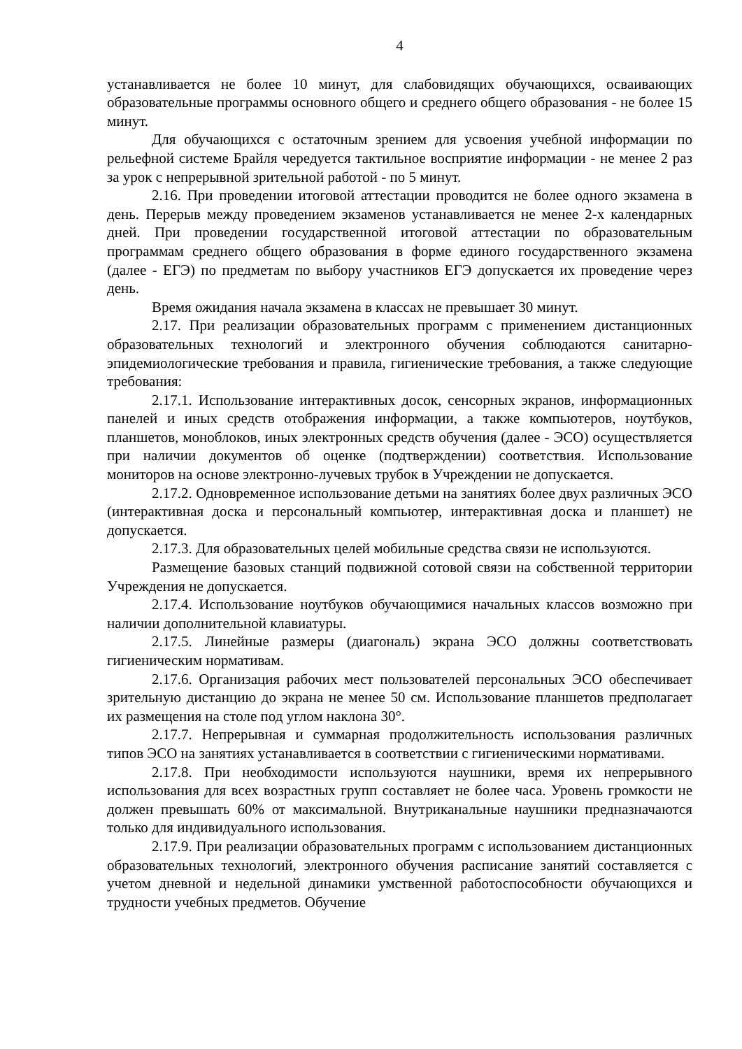4
устанавливается не более 10 минут, для слабовидящих обучающихся, осваивающих образовательные программы основного общего и среднего общего образования - не более 15 минут.
Для обучающихся с остаточным зрением для усвоения учебной информации по рельефной системе Брайля чередуется тактильное восприятие информации - не менее 2 раз за урок с непрерывной зрительной работой - по 5 минут.
2.16. При проведении итоговой аттестации проводится не более одного экзамена в день. Перерыв между проведением экзаменов устанавливается не менее 2-х календарных дней. При проведении государственной итоговой аттестации по образовательным программам среднего общего образования в форме единого государственного экзамена (далее - ЕГЭ) по предметам по выбору участников ЕГЭ допускается их проведение через день.
Время ожидания начала экзамена в классах не превышает 30 минут.
2.17. При реализации образовательных программ с применением дистанционных образовательных технологий и электронного обучения соблюдаются санитарно-эпидемиологические требования и правила, гигиенические требования, а также следующие требования:
2.17.1. Использование интерактивных досок, сенсорных экранов, информационных панелей и иных средств отображения информации, а также компьютеров, ноутбуков, планшетов, моноблоков, иных электронных средств обучения (далее - ЭСО) осуществляется при наличии документов об оценке (подтверждении) соответствия. Использование мониторов на основе электронно-лучевых трубок в Учреждении не допускается.
2.17.2. Одновременное использование детьми на занятиях более двух различных ЭСО (интерактивная доска и персональный компьютер, интерактивная доска и планшет) не допускается.
2.17.3. Для образовательных целей мобильные средства связи не используются.
Размещение базовых станций подвижной сотовой связи на собственной территории Учреждения не допускается.
2.17.4. Использование ноутбуков обучающимися начальных классов возможно при наличии дополнительной клавиатуры.
2.17.5. Линейные размеры (диагональ) экрана ЭСО должны соответствовать гигиеническим нормативам.
2.17.6. Организация рабочих мест пользователей персональных ЭСО обеспечивает зрительную дистанцию до экрана не менее 50 см. Использование планшетов предполагает их размещения на столе под углом наклона 30°.
2.17.7. Непрерывная и суммарная продолжительность использования различных типов ЭСО на занятиях устанавливается в соответствии с гигиеническими нормативами.
2.17.8. При необходимости используются наушники, время их непрерывного использования для всех возрастных групп составляет не более часа. Уровень громкости не должен превышать 60% от максимальной. Внутриканальные наушники предназначаются только для индивидуального использования.
2.17.9. При реализации образовательных программ с использованием дистанционных образовательных технологий, электронного обучения расписание занятий составляется с учетом дневной и недельной динамики умственной работоспособности обучающихся и трудности учебных предметов. Обучение